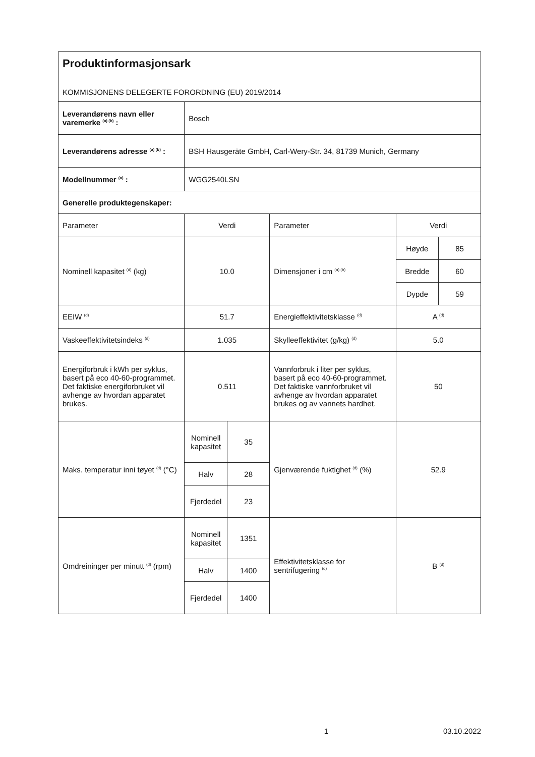| Produktinformasjonsark KOMMISJONENS DELEGERTE FORORDNING (EU) 2019/2014 | | | | | |
| Leverandørens navn eller varemerke <sup>(a) (b)</sup> : | Bosch | | | | |
| Leverandørens adresse <sup>(a) (b)</sup> : | BSH Hausgeräte GmbH, Carl-Wery-Str. 34, 81739 Munich, Germany | | | | |
| Modellnummer <sup>(a)</sup> : | WGG2540LSN | | | | |
| Generelle produktegenskaper: | | | | | |
| Parameter | Verdi | | Parameter | Verdi | |
| Nominell kapasitet <sup>(d)</sup> (kg) | 10.0 | | Dimensjoner i cm <sup>(a) (b)</sup> | Høyde | 85 |
| | | | | Bredde | 60 |
| | | | | Dypde | 59 |
| EEIW <sup>(d)</sup> | 51.7 | | Energieffektivitetsklasse <sup>(d)</sup> | A <sup>(d)</sup> | |
| Vaskeeffektivitetsindeks <sup>(d)</sup> | 1.035 | | Skylleeffektivitet (g/kg) <sup>(d)</sup> | 5.0 | |
| Energiforbruk i kWh per syklus, basert på eco 40-60-programmet. Det faktiske energiforbruket vil avhenge av hvordan apparatet brukes. | 0.511 | | Vannforbruk i liter per syklus, basert på eco 40-60-programmet. Det faktiske vannforbruket vil avhenge av hvordan apparatet brukes og av vannets hardhet. | 50 | |
| Maks. temperatur inni tøyet <sup>(d)</sup> (°C) | Nominell kapasitet | 35 | Gjenværende fuktighet <sup>(d)</sup> (%) | 52.9 | |
| | Halv | 28 | | | |
| | Fjerdedel | 23 | | | |
| Omdreininger per minutt <sup>(d)</sup> (rpm) | Nominell kapasitet | 1351 | Effektivitetsklasse for sentrifugering <sup>(d)</sup> | B <sup>(d)</sup> | |
| | Halv | 1400 | | | |
| | Fjerdedel | 1400 | | | |
1 03.10.2022